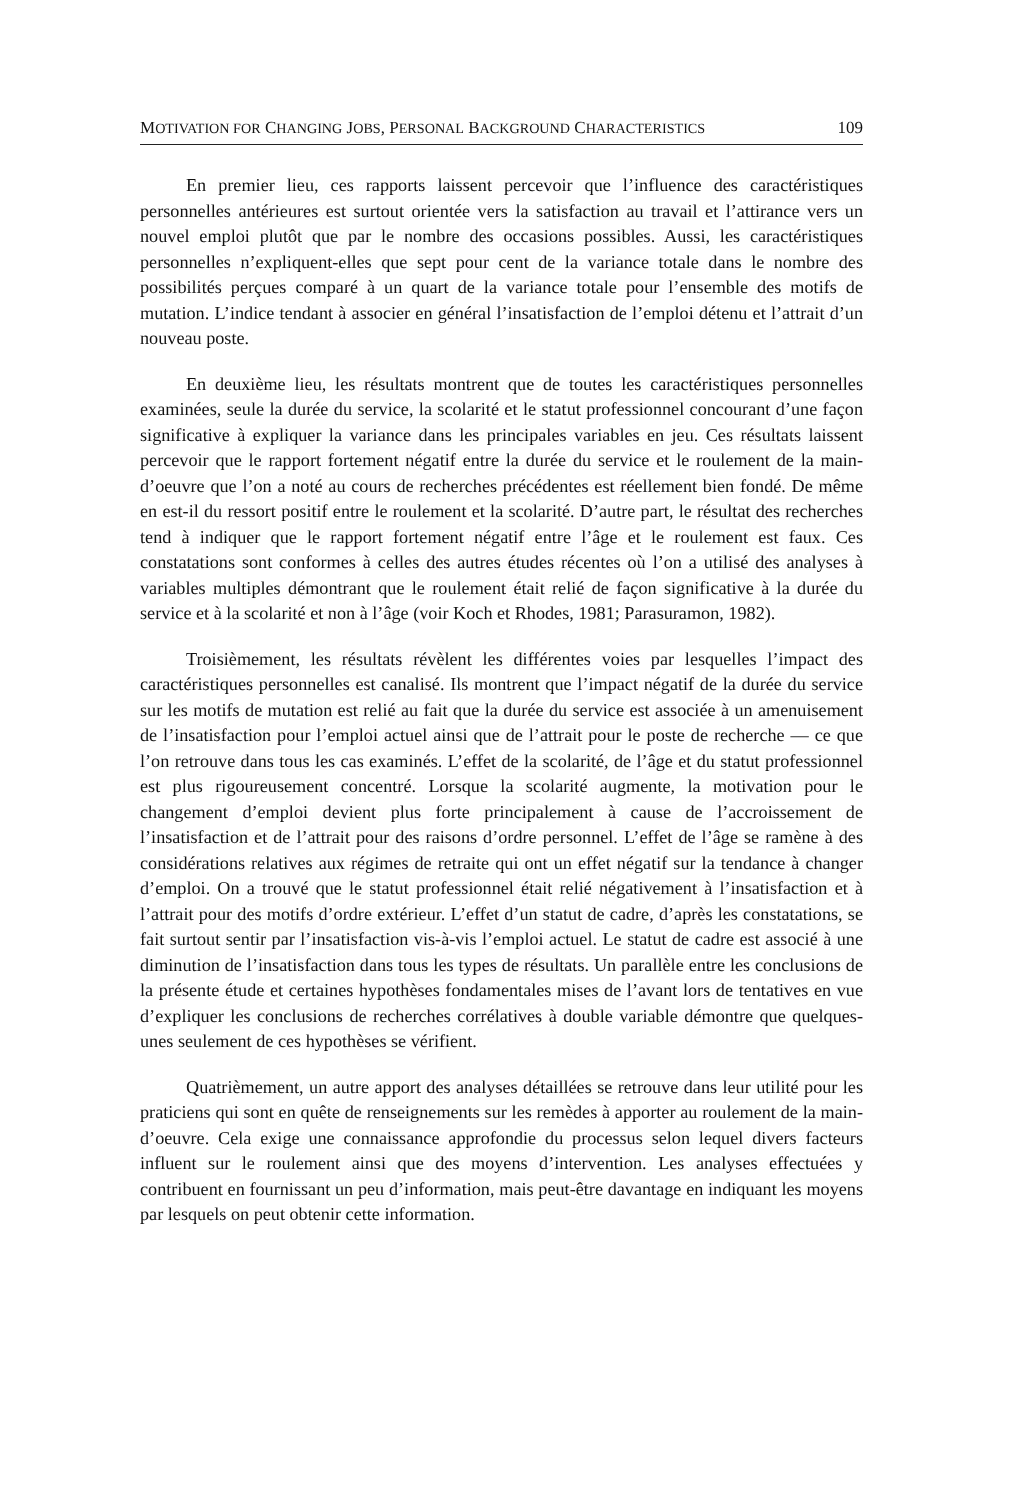MOTIVATION FOR CHANGING JOBS, PERSONAL BACKGROUND CHARACTERISTICS 109
En premier lieu, ces rapports laissent percevoir que l’influence des caractéristiques personnelles antérieures est surtout orientée vers la satisfaction au travail et l’attirance vers un nouvel emploi plutôt que par le nombre des occasions possibles. Aussi, les caractéristiques personnelles n’expliquent-elles que sept pour cent de la variance totale dans le nombre des possibilités perçues comparé à un quart de la variance totale pour l’ensemble des motifs de mutation. L’indice tendant à associer en général l’insatisfaction de l’emploi détenu et l’attrait d’un nouveau poste.
En deuxième lieu, les résultats montrent que de toutes les caractéristiques personnelles examinées, seule la durée du service, la scolarité et le statut professionnel concourant d’une façon significative à expliquer la variance dans les principales variables en jeu. Ces résultats laissent percevoir que le rapport fortement négatif entre la durée du service et le roulement de la main-d’oeuvre que l’on a noté au cours de recherches précédentes est réellement bien fondé. De même en est-il du ressort positif entre le roulement et la scolarité. D’autre part, le résultat des recherches tend à indiquer que le rapport fortement négatif entre l’âge et le roulement est faux. Ces constatations sont conformes à celles des autres études récentes où l’on a utilisé des analyses à variables multiples démontrant que le roulement était relié de façon significative à la durée du service et à la scolarité et non à l’âge (voir Koch et Rhodes, 1981; Parasuramon, 1982).
Troisièmement, les résultats révèlent les différentes voies par lesquelles l’impact des caractéristiques personnelles est canalisé. Ils montrent que l’impact négatif de la durée du service sur les motifs de mutation est relié au fait que la durée du service est associée à un amenuisement de l’insatisfaction pour l’emploi actuel ainsi que de l’attrait pour le poste de recherche — ce que l’on retrouve dans tous les cas examinés. L’effet de la scolarité, de l’âge et du statut professionnel est plus rigoureusement concentré. Lorsque la scolarité augmente, la motivation pour le changement d’emploi devient plus forte principalement à cause de l’accroissement de l’insatisfaction et de l’attrait pour des raisons d’ordre personnel. L’effet de l’âge se ramène à des considérations relatives aux régimes de retraite qui ont un effet négatif sur la tendance à changer d’emploi. On a trouvé que le statut professionnel était relié négativement à l’insatisfaction et à l’attrait pour des motifs d’ordre extérieur. L’effet d’un statut de cadre, d’après les constatations, se fait surtout sentir par l’insatisfaction vis-à-vis l’emploi actuel. Le statut de cadre est associé à une diminution de l’insatisfaction dans tous les types de résultats. Un parallèle entre les conclusions de la présente étude et certaines hypothèses fondamentales mises de l’avant lors de tentatives en vue d’expliquer les conclusions de recherches corrélatives à double variable démontre que quelques-unes seulement de ces hypothèses se vérifient.
Quatrièmement, un autre apport des analyses détaillées se retrouve dans leur utilité pour les praticiens qui sont en quête de renseignements sur les remèdes à apporter au roulement de la main-d’oeuvre. Cela exige une connaissance approfondie du processus selon lequel divers facteurs influent sur le roulement ainsi que des moyens d’intervention. Les analyses effectuées y contribuent en fournissant un peu d’information, mais peut-être davantage en indiquant les moyens par lesquels on peut obtenir cette information.